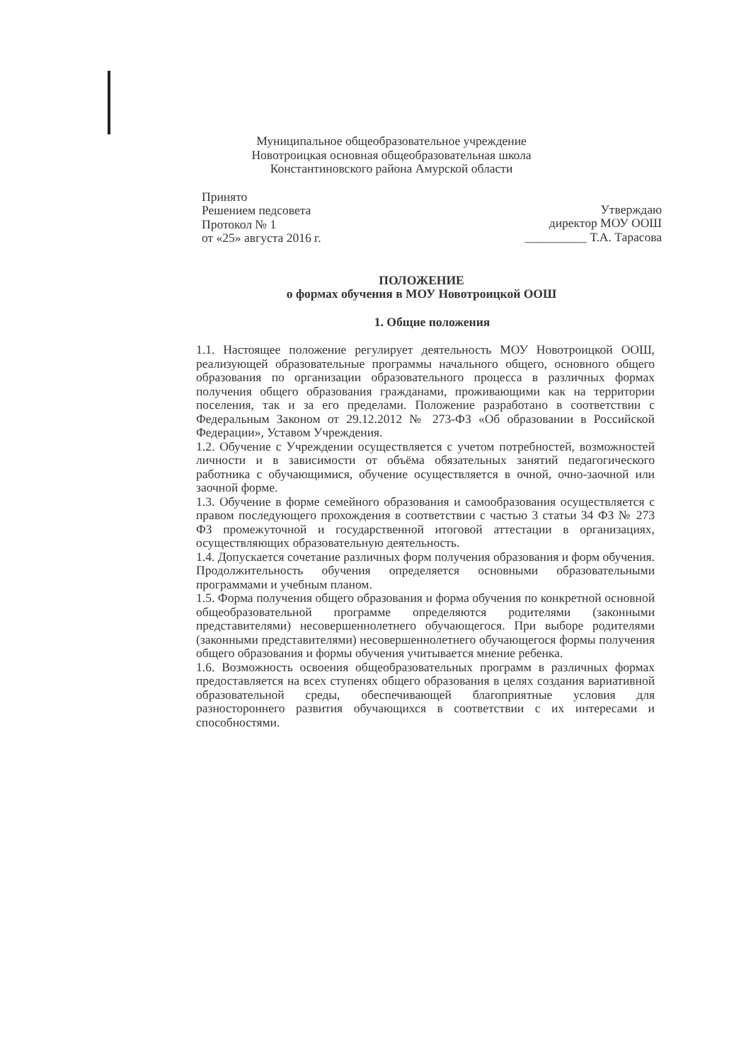Муниципальное общеобразовательное учреждение
Новотроицкая основная общеобразовательная школа
Константиновского района Амурской области
Принято
Решением педсовета
Протокол № 1
от «25» августа 2016 г.
Утверждаю
директор МОУ ООШ
__________ Т.А. Тарасова
ПОЛОЖЕНИЕ
о формах обучения в МОУ Новотроицкой ООШ
1. Общие положения
1.1. Настоящее положение регулирует деятельность МОУ Новотроицкой ООШ, реализующей образовательные программы начального общего, основного общего образования по организации образовательного процесса в различных формах получения общего образования гражданами, проживающими как на территории поселения, так и за его пределами. Положение разработано в соответствии с Федеральным Законом от 29.12.2012 № 273-ФЗ «Об образовании в Российской Федерации», Уставом Учреждения.
1.2. Обучение с Учреждении осуществляется с учетом потребностей, возможностей личности и в зависимости от объёма обязательных занятий педагогического работника с обучающимися, обучение осуществляется в очной, очно-заочной или заочной форме.
1.3. Обучение в форме семейного образования и самообразования осуществляется с правом последующего прохождения в соответствии с частью 3 статьи 34 ФЗ № 273 ФЗ промежуточной и государственной итоговой аттестации в организациях, осуществляющих образовательную деятельность.
1.4. Допускается сочетание различных форм получения образования и форм обучения. Продолжительность обучения определяется основными образовательными программами и учебным планом.
1.5. Форма получения общего образования и форма обучения по конкретной основной общеобразовательной программе определяются родителями (законными представителями) несовершеннолетнего обучающегося. При выборе родителями (законными представителями) несовершеннолетнего обучающегося формы получения общего образования и формы обучения учитывается мнение ребенка.
1.6. Возможность освоения общеобразовательных программ в различных формах предоставляется на всех ступенях общего образования в целях создания вариативной образовательной среды, обеспечивающей благоприятные условия для разностороннего развития обучающихся в соответствии с их интересами и способностями.